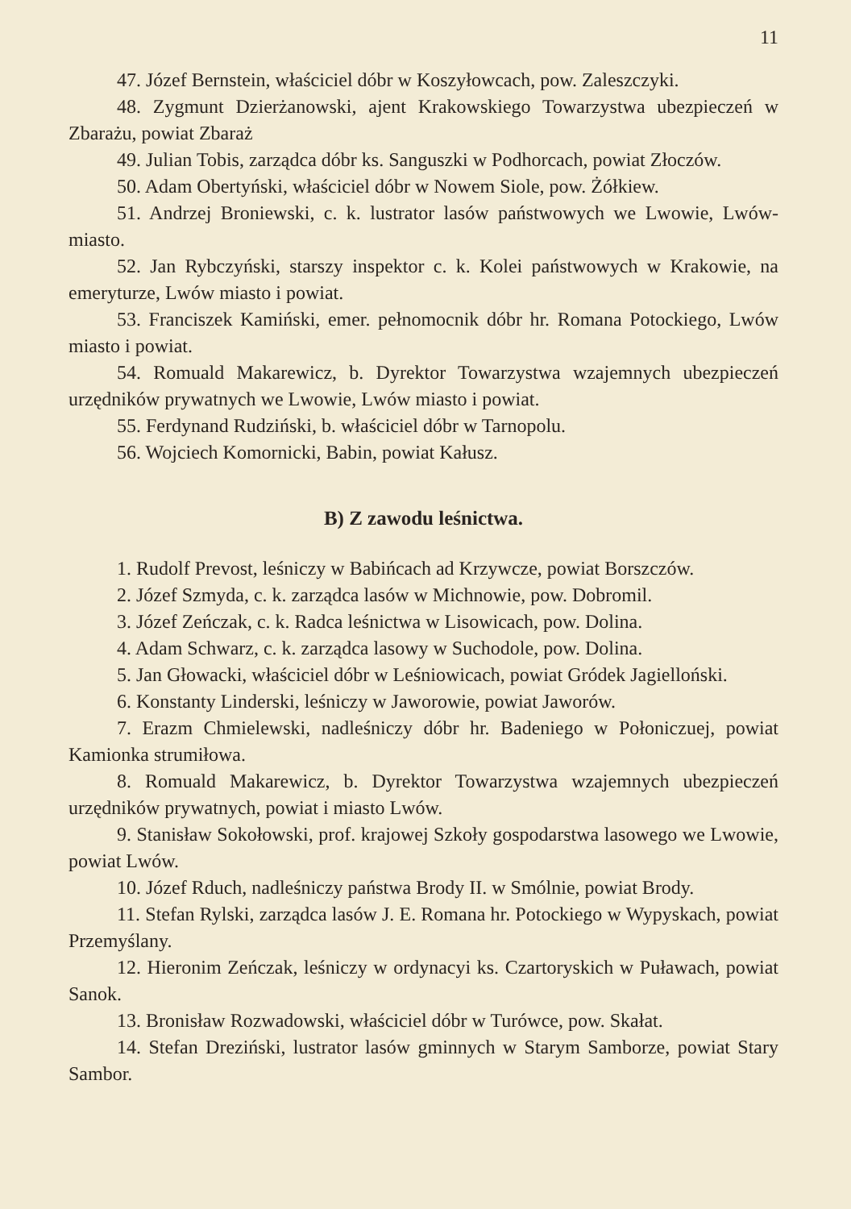11
47. Józef Bernstein, właściciel dóbr w Koszyłowcach, pow. Zaleszczyki.
48. Zygmunt Dzierżanowski, ajent Krakowskiego Towarzystwa ubezpieczeń w Zbarażu, powiat Zbaraż
49. Julian Tobis, zarządca dóbr ks. Sanguszki w Podhorcach, powiat Złoczów.
50. Adam Obertyński, właściciel dóbr w Nowem Siole, pow. Żółkiew.
51. Andrzej Broniewski, c. k. lustrator lasów państwowych we Lwowie, Lwów-miasto.
52. Jan Rybczyński, starszy inspektor c. k. Kolei państwowych w Krakowie, na emeryturze, Lwów miasto i powiat.
53. Franciszek Kamiński, emer. pełnomocnik dóbr hr. Romana Potockiego, Lwów miasto i powiat.
54. Romuald Makarewicz, b. Dyrektor Towarzystwa wzajemnych ubezpieczeń urzędników prywatnych we Lwowie, Lwów miasto i powiat.
55. Ferdynand Rudziński, b. właściciel dóbr w Tarnopolu.
56. Wojciech Komornicki, Babin, powiat Kałusz.
B) Z zawodu leśnictwa.
1. Rudolf Prevost, leśniczy w Babińcach ad Krzywcze, powiat Borszczów.
2. Józef Szmyda, c. k. zarządca lasów w Michnowie, pow. Dobromil.
3. Józef Zeńczak, c. k. Radca leśnictwa w Lisowicach, pow. Dolina.
4. Adam Schwarz, c. k. zarządca lasowy w Suchodole, pow. Dolina.
5. Jan Głowacki, właściciel dóbr w Leśniowicach, powiat Gródek Jagielloński.
6. Konstanty Linderski, leśniczy w Jaworowie, powiat Jaworów.
7. Erazm Chmielewski, nadleśniczy dóbr hr. Badeniego w Połoniczuej, powiat Kamionka strumiłowa.
8. Romuald Makarewicz, b. Dyrektor Towarzystwa wzajemnych ubezpieczeń urzędników prywatnych, powiat i miasto Lwów.
9. Stanisław Sokołowski, prof. krajowej Szkoły gospodarstwa lasowego we Lwowie, powiat Lwów.
10. Józef Rduch, nadleśniczy państwa Brody II. w Smólnie, powiat Brody.
11. Stefan Rylski, zarządca lasów J. E. Romana hr. Potockiego w Wypyskach, powiat Przemyślany.
12. Hieronim Zeńczak, leśniczy w ordynacyi ks. Czartoryskich w Puławach, powiat Sanok.
13. Bronisław Rozwadowski, właściciel dóbr w Turówce, pow. Skałat.
14. Stefan Dreziński, lustrator lasów gminnych w Starym Samborze, powiat Stary Sambor.